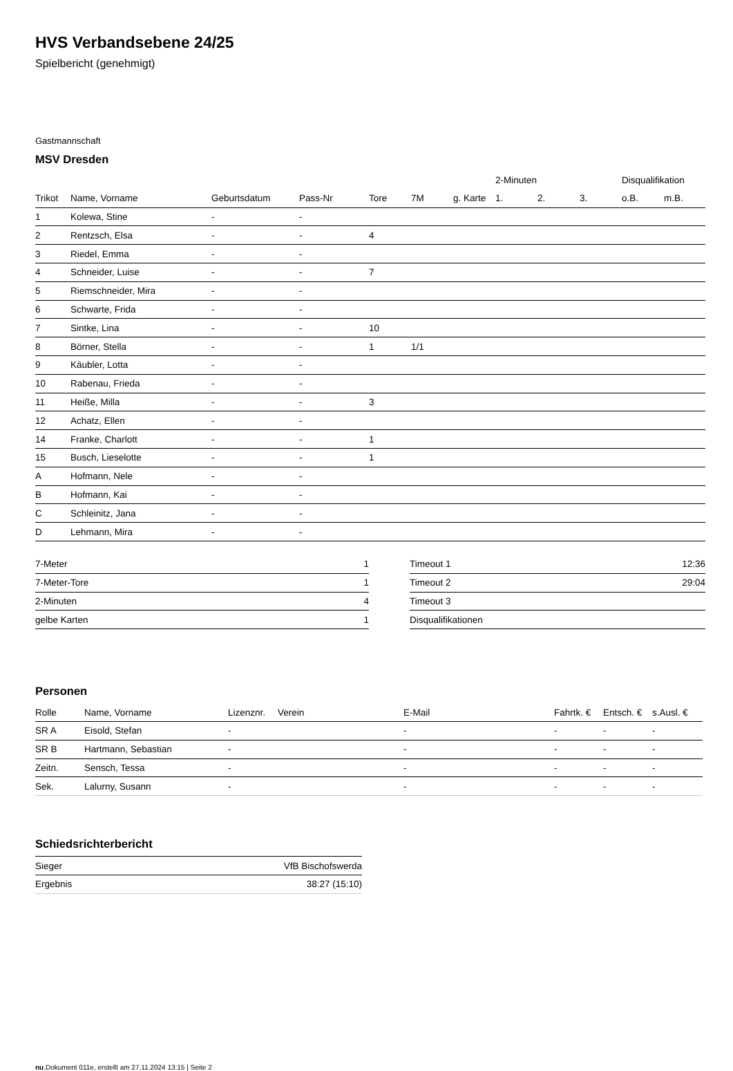HVS Verbandsebene 24/25
Spielbericht (genehmigt)
Gastmannschaft
MSV Dresden
| | | | | | | | 2-Minuten | | | Disqualifikation | |
| --- | --- | --- | --- | --- | --- | --- | --- | --- | --- | --- | --- |
| Trikot | Name, Vorname | Geburtsdatum | Pass-Nr | Tore | 7M | g. Karte | 1. | 2. | 3. | o.B. | m.B. |
| 1 | Kolewa, Stine | - | - | | | | | | | | |
| 2 | Rentzsch, Elsa | - | - | 4 | | | | | | | |
| 3 | Riedel, Emma | - | - | | | | | | | | |
| 4 | Schneider, Luise | - | - | 7 | | | | | | | |
| 5 | Riemschneider, Mira | - | - | | | | | | | | |
| 6 | Schwarte, Frida | - | - | | | | | | | | |
| 7 | Sintke, Lina | - | - | 10 | | | | | | | |
| 8 | Börner, Stella | - | - | 1 | 1/1 | | | | | | |
| 9 | Käubler, Lotta | - | - | | | | | | | | |
| 10 | Rabenau, Frieda | - | - | | | | | | | | |
| 11 | Heiße, Milla | - | - | 3 | | | | | | | |
| 12 | Achatz, Ellen | - | - | | | | | | | | |
| 14 | Franke, Charlott | - | - | 1 | | | | | | | |
| 15 | Busch, Lieselotte | - | - | 1 | | | | | | | |
| A | Hofmann, Nele | - | - | | | | | | | | |
| B | Hofmann, Kai | - | - | | | | | | | | |
| C | Schleinitz, Jana | - | - | | | | | | | | |
| D | Lehmann, Mira | - | - | | | | | | | | |
| 7-Meter | 1 |
| 7-Meter-Tore | 1 |
| 2-Minuten | 4 |
| gelbe Karten | 1 |
| Timeout 1 | 12:36 |
| Timeout 2 | 29:04 |
| Timeout 3 | |
| Disqualifikationen | |
Personen
| Rolle | Name, Vorname | Lizenznr. | Verein | E-Mail | Fahrtk. € | Entsch. € | s.Ausl. € |
| --- | --- | --- | --- | --- | --- | --- | --- |
| SR A | Eisold, Stefan | - | | - | - | - | - |
| SR B | Hartmann, Sebastian | - | | - | - | - | - |
| Zeitn. | Sensch, Tessa | - | | - | - | - | - |
| Sek. | Lalurny, Susann | - | | - | - | - | - |
Schiedsrichterbericht
| Sieger | VfB Bischofswerda |
| Ergebnis | 38:27 (15:10) |
nu.Dokument 011e, erstellt am 27.11.2024 13:15 | Seite 2